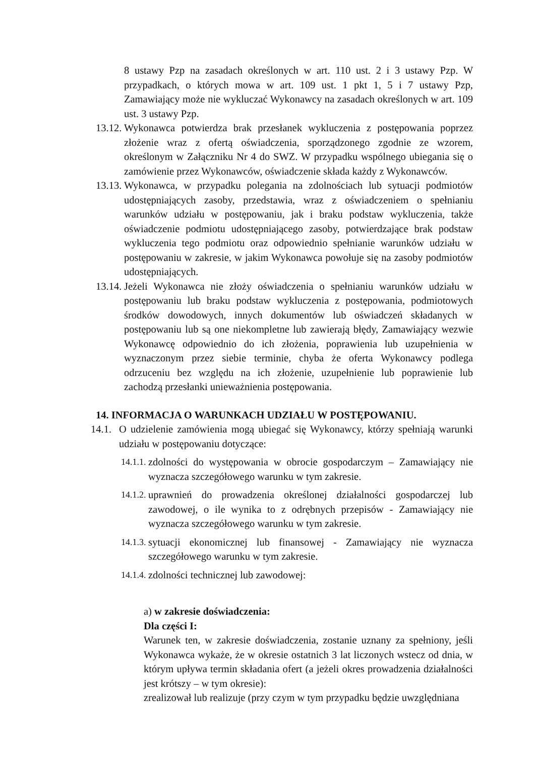8 ustawy Pzp na zasadach określonych w art. 110 ust. 2 i 3 ustawy Pzp. W przypadkach, o których mowa w art. 109 ust. 1 pkt 1, 5 i 7 ustawy Pzp, Zamawiający może nie wykluczać Wykonawcy na zasadach określonych w art. 109 ust. 3 ustawy Pzp.
13.12. Wykonawca potwierdza brak przesłanek wykluczenia z postępowania poprzez złożenie wraz z ofertą oświadczenia, sporządzonego zgodnie ze wzorem, określonym w Załączniku Nr 4 do SWZ. W przypadku wspólnego ubiegania się o zamówienie przez Wykonawców, oświadczenie składa każdy z Wykonawców.
13.13. Wykonawca, w przypadku polegania na zdolnościach lub sytuacji podmiotów udostępniających zasoby, przedstawia, wraz z oświadczeniem o spełnianiu warunków udziału w postępowaniu, jak i braku podstaw wykluczenia, także oświadczenie podmiotu udostępniającego zasoby, potwierdzające brak podstaw wykluczenia tego podmiotu oraz odpowiednio spełnianie warunków udziału w postępowaniu w zakresie, w jakim Wykonawca powołuje się na zasoby podmiotów udostępniających.
13.14. Jeżeli Wykonawca nie złoży oświadczenia o spełnianiu warunków udziału w postępowaniu lub braku podstaw wykluczenia z postępowania, podmiotowych środków dowodowych, innych dokumentów lub oświadczeń składanych w postępowaniu lub są one niekompletne lub zawierają błędy, Zamawiający wezwie Wykonawcę odpowiednio do ich złożenia, poprawienia lub uzupełnienia w wyznaczonym przez siebie terminie, chyba że oferta Wykonawcy podlega odrzuceniu bez względu na ich złożenie, uzupełnienie lub poprawienie lub zachodzą przesłanki unieważnienia postępowania.
14. INFORMACJA O WARUNKACH UDZIAŁU W POSTĘPOWANIU.
14.1. O udzielenie zamówienia mogą ubiegać się Wykonawcy, którzy spełniają warunki udziału w postępowaniu dotyczące:
14.1.1. zdolności do występowania w obrocie gospodarczym – Zamawiający nie wyznacza szczegółowego warunku w tym zakresie.
14.1.2. uprawnień do prowadzenia określonej działalności gospodarczej lub zawodowej, o ile wynika to z odrębnych przepisów - Zamawiający nie wyznacza szczegółowego warunku w tym zakresie.
14.1.3. sytuacji ekonomicznej lub finansowej - Zamawiający nie wyznacza szczegółowego warunku w tym zakresie.
14.1.4. zdolności technicznej lub zawodowej:
a) w zakresie doświadczenia:
Dla części I:
Warunek ten, w zakresie doświadczenia, zostanie uznany za spełniony, jeśli Wykonawca wykaże, że w okresie ostatnich 3 lat liczonych wstecz od dnia, w którym upływa termin składania ofert (a jeżeli okres prowadzenia działalności jest krótszy – w tym okresie):
zrealizował lub realizuje (przy czym w tym przypadku będzie uwzględniana